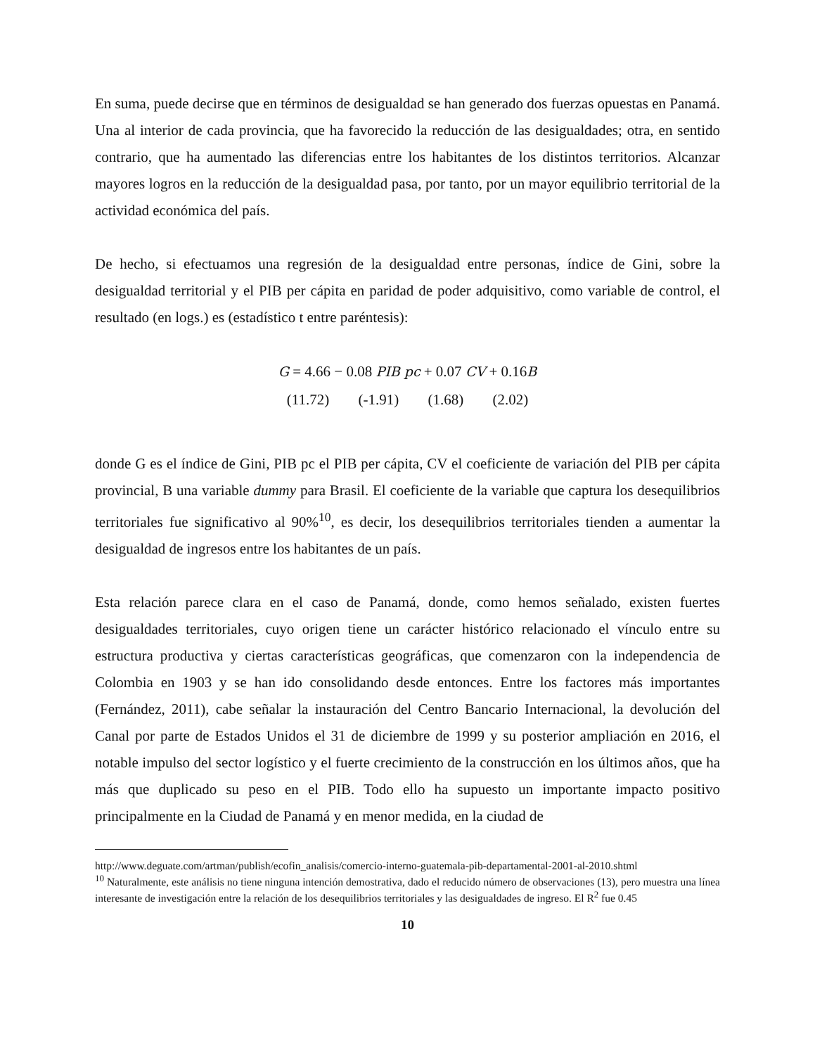En suma, puede decirse que en términos de desigualdad se han generado dos fuerzas opuestas en Panamá. Una al interior de cada provincia, que ha favorecido la reducción de las desigualdades; otra, en sentido contrario, que ha aumentado las diferencias entre los habitantes de los distintos territorios. Alcanzar mayores logros en la reducción de la desigualdad pasa, por tanto, por un mayor equilibrio territorial de la actividad económica del país.
De hecho, si efectuamos una regresión de la desigualdad entre personas, índice de Gini, sobre la desigualdad territorial y el PIB per cápita en paridad de poder adquisitivo, como variable de control, el resultado (en logs.) es (estadístico t entre paréntesis):
G = 4.66 − 0.08 PIB pc + 0.07 CV + 0.16B
(11.72) (-1.91) (1.68) (2.02)
donde G es el índice de Gini, PIB pc el PIB per cápita, CV el coeficiente de variación del PIB per cápita provincial, B una variable dummy para Brasil. El coeficiente de la variable que captura los desequilibrios territoriales fue significativo al 90%<sup>10</sup>, es decir, los desequilibrios territoriales tienden a aumentar la desigualdad de ingresos entre los habitantes de un país.
Esta relación parece clara en el caso de Panamá, donde, como hemos señalado, existen fuertes desigualdades territoriales, cuyo origen tiene un carácter histórico relacionado el vínculo entre su estructura productiva y ciertas características geográficas, que comenzaron con la independencia de Colombia en 1903 y se han ido consolidando desde entonces. Entre los factores más importantes (Fernández, 2011), cabe señalar la instauración del Centro Bancario Internacional, la devolución del Canal por parte de Estados Unidos el 31 de diciembre de 1999 y su posterior ampliación en 2016, el notable impulso del sector logístico y el fuerte crecimiento de la construcción en los últimos años, que ha más que duplicado su peso en el PIB. Todo ello ha supuesto un importante impacto positivo principalmente en la Ciudad de Panamá y en menor medida, en la ciudad de
http://www.deguate.com/artman/publish/ecofin_analisis/comercio-interno-guatemala-pib-departamental-2001-al-2010.shtml
<sup>10</sup> Naturalmente, este análisis no tiene ninguna intención demostrativa, dado el reducido número de observaciones (13), pero muestra una línea interesante de investigación entre la relación de los desequilibrios territoriales y las desigualdades de ingreso. El R<sup>2</sup> fue 0.45
10